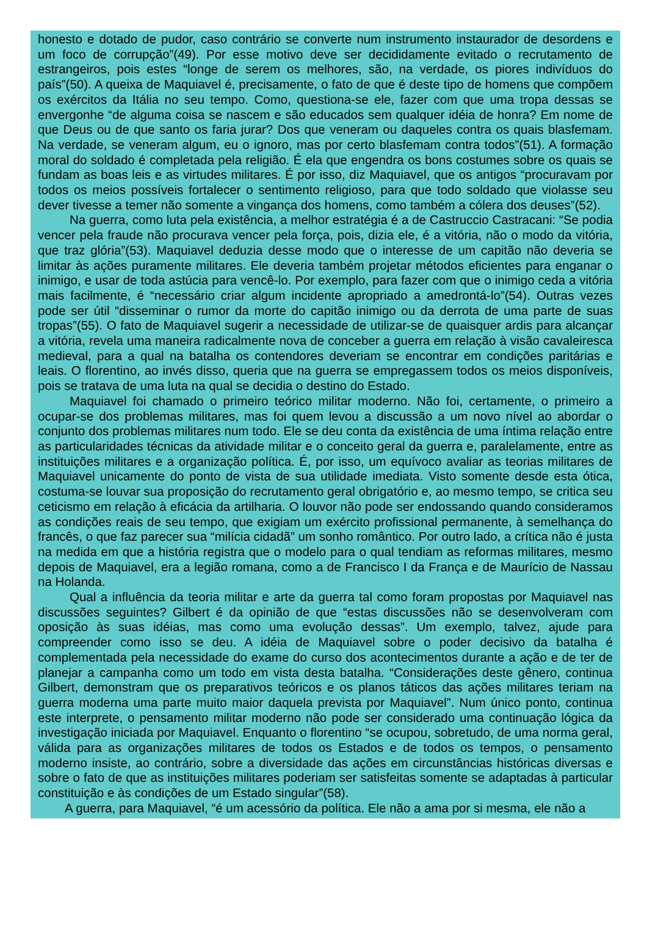honesto e dotado de pudor, caso contrário se converte num instrumento instaurador de desordens e um foco de corrupção”(49). Por esse motivo deve ser decididamente evitado o recrutamento de estrangeiros, pois estes “longe de serem os melhores, são, na verdade, os piores indivíduos do país”(50). A queixa de Maquiavel é, precisamente, o fato de que é deste tipo de homens que compõem os exércitos da Itália no seu tempo. Como, questiona-se ele, fazer com que uma tropa dessas se envergonhe “de alguma coisa se nascem e são educados sem qualquer idéia de honra? Em nome de que Deus ou de que santo os faria jurar? Dos que veneram ou daqueles contra os quais blasfemam. Na verdade, se veneram algum, eu o ignoro, mas por certo blasfemam contra todos”(51). A formação moral do soldado é completada pela religião. É ela que engendra os bons costumes sobre os quais se fundam as boas leis e as virtudes militares. É por isso, diz Maquiavel, que os antigos “procuravam por todos os meios possíveis fortalecer o sentimento religioso, para que todo soldado que violasse seu dever tivesse a temer não somente a vingança dos homens, como também a cólera dos deuses”(52).
Na guerra, como luta pela existência, a melhor estratégia é a de Castruccio Castracani: “Se podia vencer pela fraude não procurava vencer pela força, pois, dizia ele, é a vitória, não o modo da vitória, que traz glória”(53). Maquiavel deduzia desse modo que o interesse de um capitão não deveria se limitar às ações puramente militares. Ele deveria também projetar métodos eficientes para enganar o inimigo, e usar de toda astúcia para vencê-lo. Por exemplo, para fazer com que o inimigo ceda a vitória mais facilmente, é “necessário criar algum incidente apropriado a amedrontá-lo”(54). Outras vezes pode ser útil “disseminar o rumor da morte do capitão inimigo ou da derrota de uma parte de suas tropas”(55). O fato de Maquiavel sugerir a necessidade de utilizar-se de quaisquer ardis para alcançar a vitória, revela uma maneira radicalmente nova de conceber a guerra em relação à visão cavaleiresca medieval, para a qual na batalha os contendores deveriam se encontrar em condições paritárias e leais. O florentino, ao invés disso, queria que na guerra se empregassem todos os meios disponíveis, pois se tratava de uma luta na qual se decidia o destino do Estado.
Maquiavel foi chamado o primeiro teórico militar moderno. Não foi, certamente, o primeiro a ocupar-se dos problemas militares, mas foi quem levou a discussão a um novo nível ao abordar o conjunto dos problemas militares num todo. Ele se deu conta da existência de uma íntima relação entre as particularidades técnicas da atividade militar e o conceito geral da guerra e, paralelamente, entre as instituições militares e a organização política. É, por isso, um equívoco avaliar as teorias militares de Maquiavel unicamente do ponto de vista de sua utilidade imediata. Visto somente desde esta ótica, costuma-se louvar sua proposição do recrutamento geral obrigatório e, ao mesmo tempo, se critica seu ceticismo em relação à eficácia da artilharia. O louvor não pode ser endossando quando consideramos as condições reais de seu tempo, que exigiam um exército profissional permanente, à semelhança do francês, o que faz parecer sua “milícia cidadã” um sonho romântico. Por outro lado, a crítica não é justa na medida em que a história registra que o modelo para o qual tendiam as reformas militares, mesmo depois de Maquiavel, era a legião romana, como a de Francisco I da França e de Maurício de Nassau na Holanda.
Qual a influência da teoria militar e arte da guerra tal como foram propostas por Maquiavel nas discussões seguintes? Gilbert é da opinião de que “estas discussões não se desenvolveram com oposição às suas idéias, mas como uma evolução dessas”. Um exemplo, talvez, ajude para compreender como isso se deu. A idéia de Maquiavel sobre o poder decisivo da batalha é complementada pela necessidade do exame do curso dos acontecimentos durante a ação e de ter de planejar a campanha como um todo em vista desta batalha. “Considerações deste gênero, continua Gilbert, demonstram que os preparativos teóricos e os planos táticos das ações militares teriam na guerra moderna uma parte muito maior daquela prevista por Maquiavel”. Num único ponto, continua este interprete, o pensamento militar moderno não pode ser considerado uma continuação lógica da investigação iniciada por Maquiavel. Enquanto o florentino “se ocupou, sobretudo, de uma norma geral, válida para as organizações militares de todos os Estados e de todos os tempos, o pensamento moderno insiste, ao contrário, sobre a diversidade das ações em circunstâncias históricas diversas e sobre o fato de que as instituições militares poderiam ser satisfeitas somente se adaptadas à particular constituição e às condições de um Estado singular”(58).
A guerra, para Maquiavel, “é um acessório da política. Ele não a ama por si mesma, ele não a